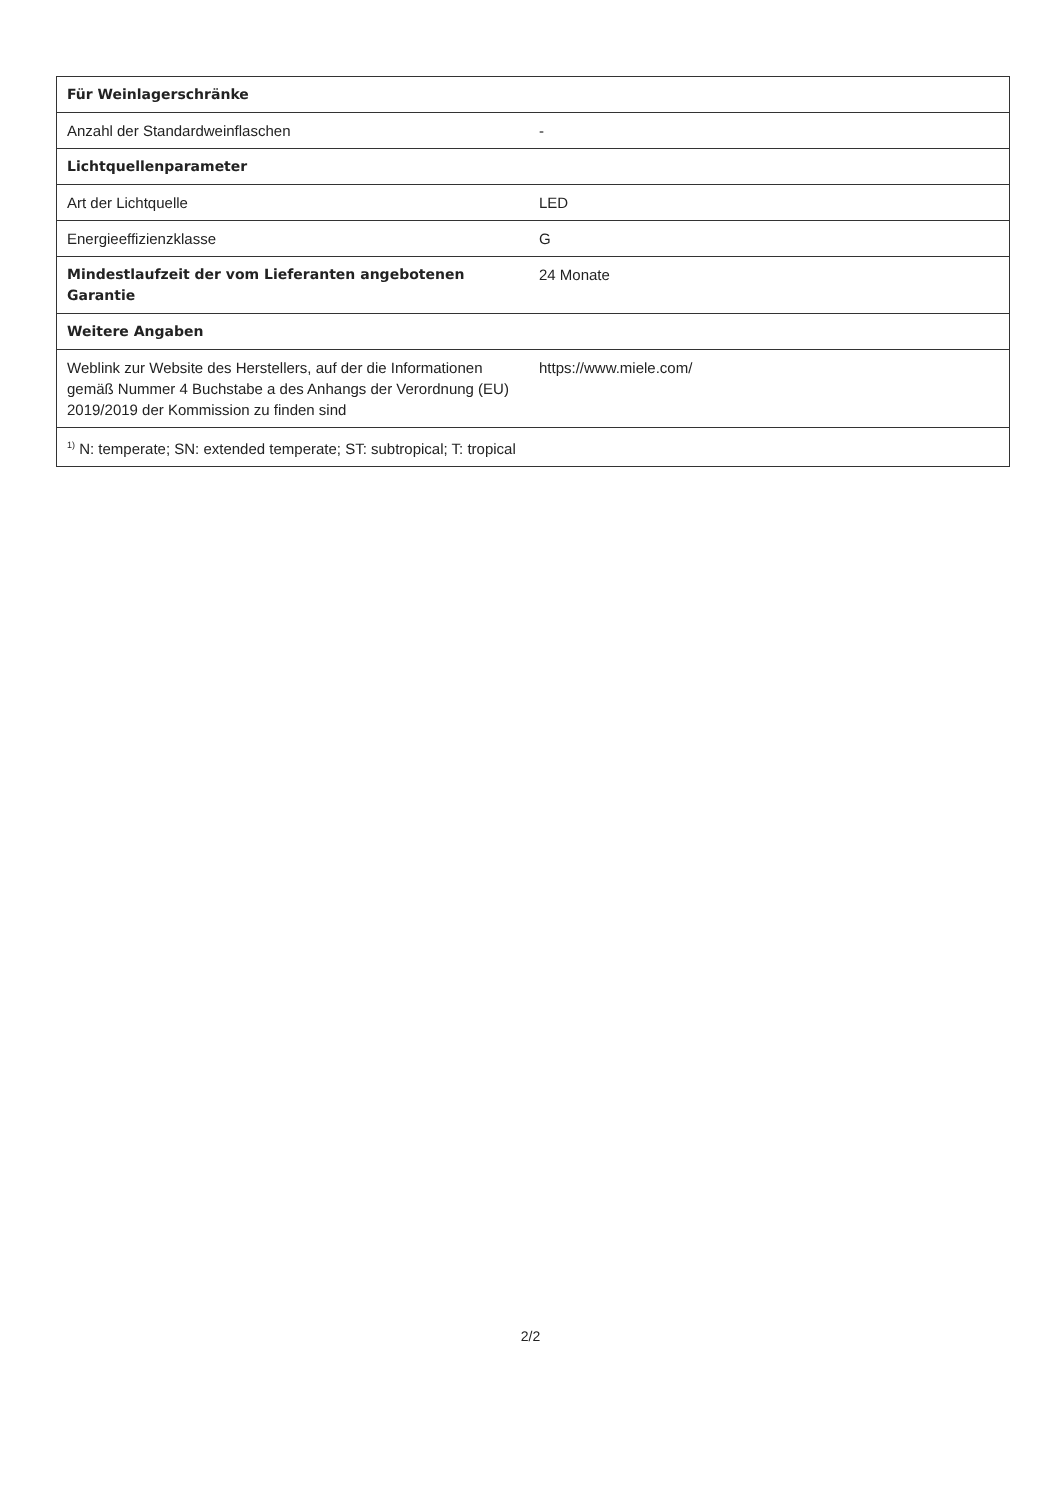| Für Weinlagerschränke | |
| Anzahl der Standardweinflaschen | - |
| Lichtquellenparameter | |
| Art der Lichtquelle | LED |
| Energieeffizienzklasse | G |
| Mindestlaufzeit der vom Lieferanten angebotenen Garantie | 24 Monate |
| Weitere Angaben | |
| Weblink zur Website des Herstellers, auf der die Informationen gemäß Nummer 4 Buchstabe a des Anhangs der Verordnung (EU) 2019/2019 der Kommission zu finden sind | https://www.miele.com/ |
| <sup>1)</sup> N: temperate; SN: extended temperate; ST: subtropical; T: tropical | |
2/2